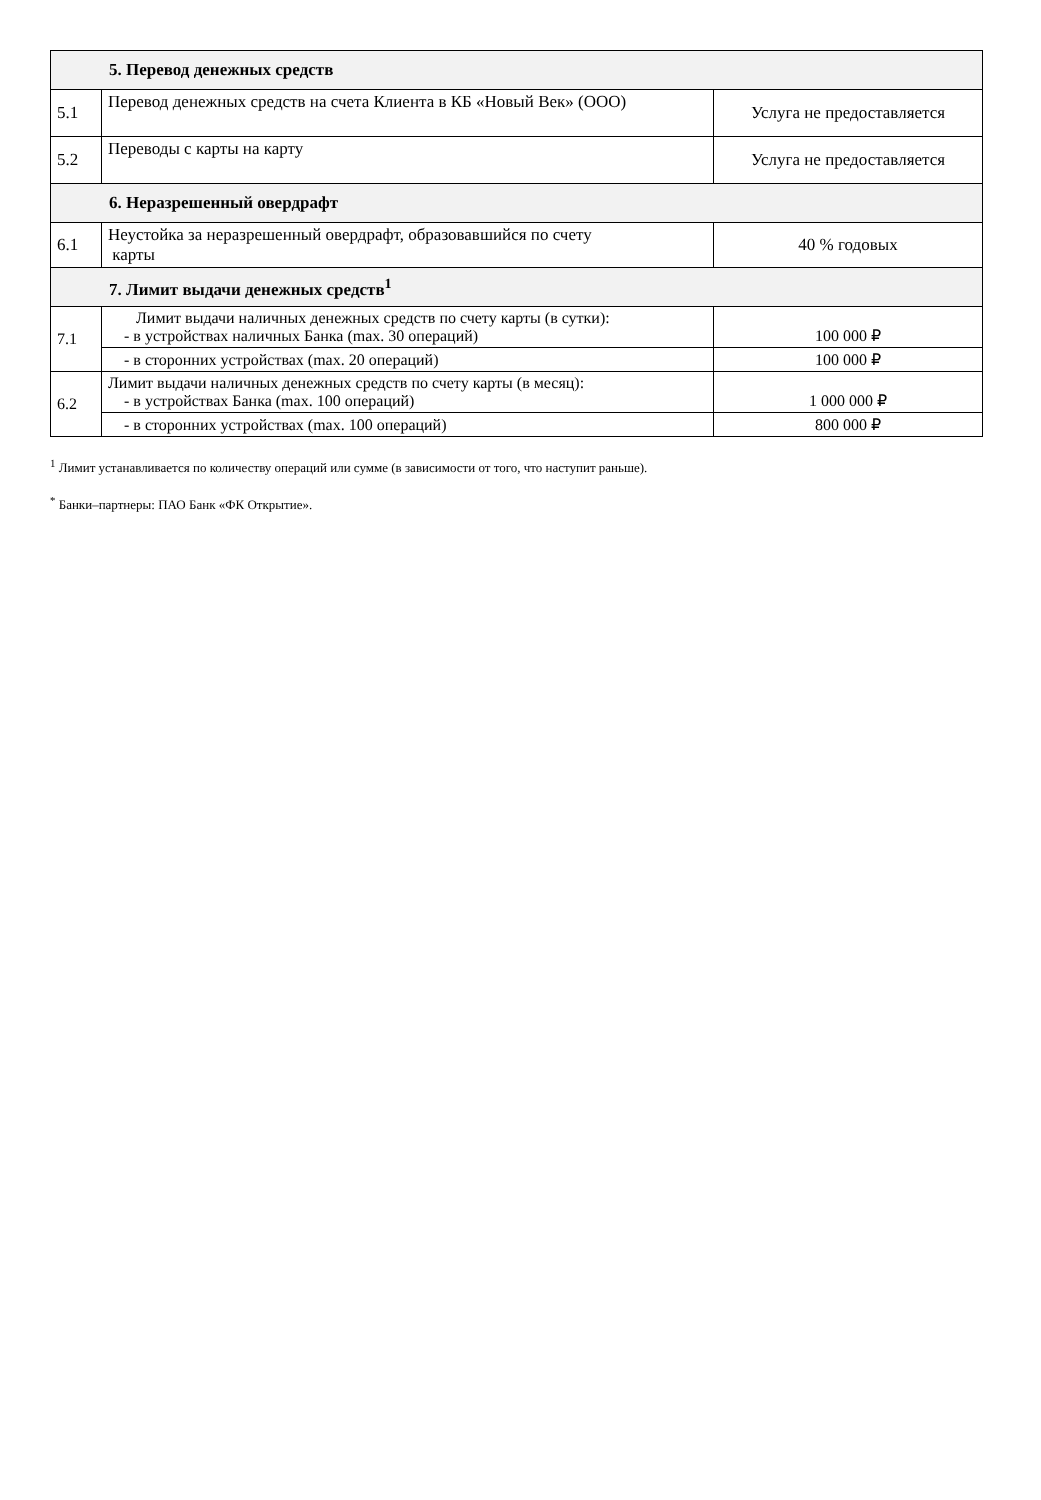| 5. Перевод денежных средств | | |
| 5.1 | Перевод денежных средств на счета Клиента в КБ «Новый Век» (ООО) | Услуга не предоставляется |
| 5.2 | Переводы с карты на карту | Услуга не предоставляется |
| 6. Неразрешенный овердрафт | | |
| 6.1 | Неустойка за неразрешенный овердрафт, образовавшийся по счету карты | 40 % годовых |
| 7. Лимит выдачи денежных средств<sup>1</sup> | | |
| 7.1 | Лимит выдачи наличных денежных средств по счету карты (в сутки): - в устройствах наличных Банка (max. 30 операций) | 100 000 ₽ |
| | - в сторонних устройствах (max. 20 операций) | 100 000 ₽ |
| 6.2 | Лимит выдачи наличных денежных средств по счету карты (в месяц): - в устройствах Банка (max. 100 операций) | 1 000 000 ₽ |
| | - в сторонних устройствах (max. 100 операций) | 800 000 ₽ |
<sup>1</sup> Лимит устанавливается по количеству операций или сумме (в зависимости от того, что наступит раньше).
<sup>*</sup> Банки–партнеры: ПАО Банк «ФК Открытие».